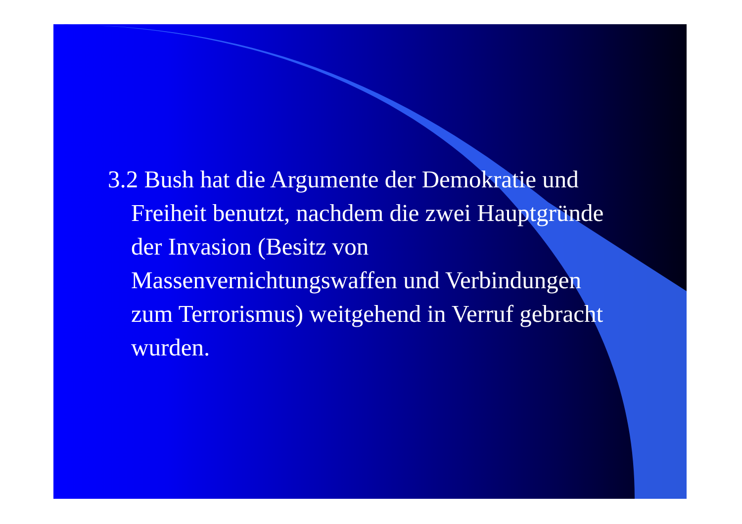3.2 Bush hat die Argumente der Demokratie und Freiheit benutzt, nachdem die zwei Hauptgründe der Invasion (Besitz von Massenvernichtungswaffen und Verbindungen zum Terrorismus) weitgehend in Verruf gebracht wurden.